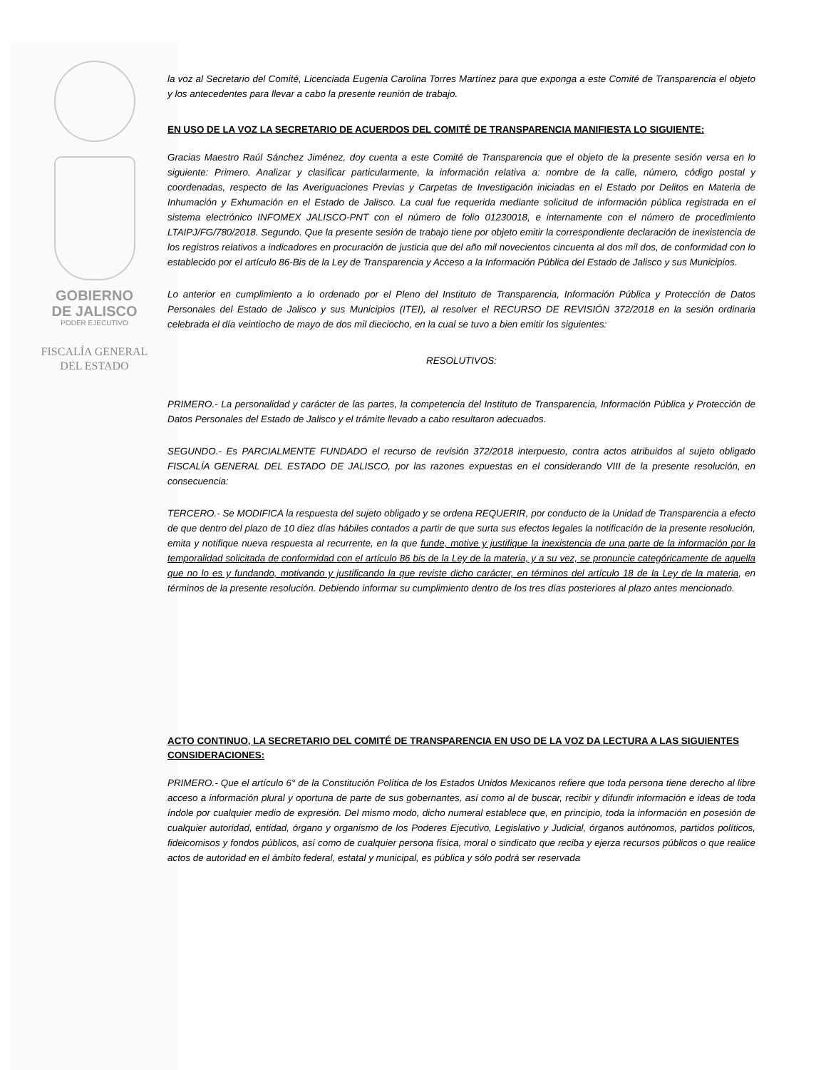GOBIERNO
DE JALISCO
PODER EJECUTIVO
FISCALÍA GENERAL
DEL ESTADO
la voz al Secretario del Comité, Licenciada Eugenia Carolina Torres Martínez para que exponga a este Comité de Transparencia el objeto y los antecedentes para llevar a cabo la presente reunión de trabajo.
EN USO DE LA VOZ LA SECRETARIO DE ACUERDOS DEL COMITÉ DE TRANSPARENCIA MANIFIESTA LO SIGUIENTE:
Gracias Maestro Raúl Sánchez Jiménez, doy cuenta a este Comité de Transparencia que el objeto de la presente sesión versa en lo siguiente: Primero. Analizar y clasificar particularmente, la información relativa a: nombre de la calle, número, código postal y coordenadas, respecto de las Averiguaciones Previas y Carpetas de Investigación iniciadas en el Estado por Delitos en Materia de Inhumación y Exhumación en el Estado de Jalisco. La cual fue requerida mediante solicitud de información pública registrada en el sistema electrónico INFOMEX JALISCO-PNT con el número de folio 01230018, e internamente con el número de procedimiento LTAIPJ/FG/780/2018. Segundo. Que la presente sesión de trabajo tiene por objeto emitir la correspondiente declaración de inexistencia de los registros relativos a indicadores en procuración de justicia que del año mil novecientos cincuenta al dos mil dos, de conformidad con lo establecido por el artículo 86-Bis de la Ley de Transparencia y Acceso a la Información Pública del Estado de Jalisco y sus Municipios.
Lo anterior en cumplimiento a lo ordenado por el Pleno del Instituto de Transparencia, Información Pública y Protección de Datos Personales del Estado de Jalisco y sus Municipios (ITEI), al resolver el RECURSO DE REVISIÓN 372/2018 en la sesión ordinaria celebrada el día veintiocho de mayo de dos mil dieciocho, en la cual se tuvo a bien emitir los siguientes:
RESOLUTIVOS:
PRIMERO.- La personalidad y carácter de las partes, la competencia del Instituto de Transparencia, Información Pública y Protección de Datos Personales del Estado de Jalisco y el trámite llevado a cabo resultaron adecuados.
SEGUNDO.- Es PARCIALMENTE FUNDADO el recurso de revisión 372/2018 interpuesto, contra actos atribuidos al sujeto obligado FISCALÍA GENERAL DEL ESTADO DE JALISCO, por las razones expuestas en el considerando VIII de la presente resolución, en consecuencia:
TERCERO.- Se MODIFICA la respuesta del sujeto obligado y se ordena REQUERIR, por conducto de la Unidad de Transparencia a efecto de que dentro del plazo de 10 diez días hábiles contados a partir de que surta sus efectos legales la notificación de la presente resolución, emita y notifique nueva respuesta al recurrente, en la que funde, motive y justifique la inexistencia de una parte de la información por la temporalidad solicitada de conformidad con el artículo 86 bis de la Ley de la materia, y a su vez, se pronuncie categóricamente de aquella que no lo es y fundando, motivando y justificando la que reviste dicho carácter, en términos del artículo 18 de la Ley de la materia, en términos de la presente resolución. Debiendo informar su cumplimiento dentro de los tres días posteriores al plazo antes mencionado.
ACTO CONTINUO, LA SECRETARIO DEL COMITÉ DE TRANSPARENCIA EN USO DE LA VOZ DA LECTURA A LAS SIGUIENTES CONSIDERACIONES:
PRIMERO.- Que el artículo 6° de la Constitución Política de los Estados Unidos Mexicanos refiere que toda persona tiene derecho al libre acceso a información plural y oportuna de parte de sus gobernantes, así como al de buscar, recibir y difundir información e ideas de toda índole por cualquier medio de expresión. Del mismo modo, dicho numeral establece que, en principio, toda la información en posesión de cualquier autoridad, entidad, órgano y organismo de los Poderes Ejecutivo, Legislativo y Judicial, órganos autónomos, partidos políticos, fideicomisos y fondos públicos, así como de cualquier persona física, moral o sindicato que reciba y ejerza recursos públicos o que realice actos de autoridad en el ámbito federal, estatal y municipal, es pública y sólo podrá ser reservada